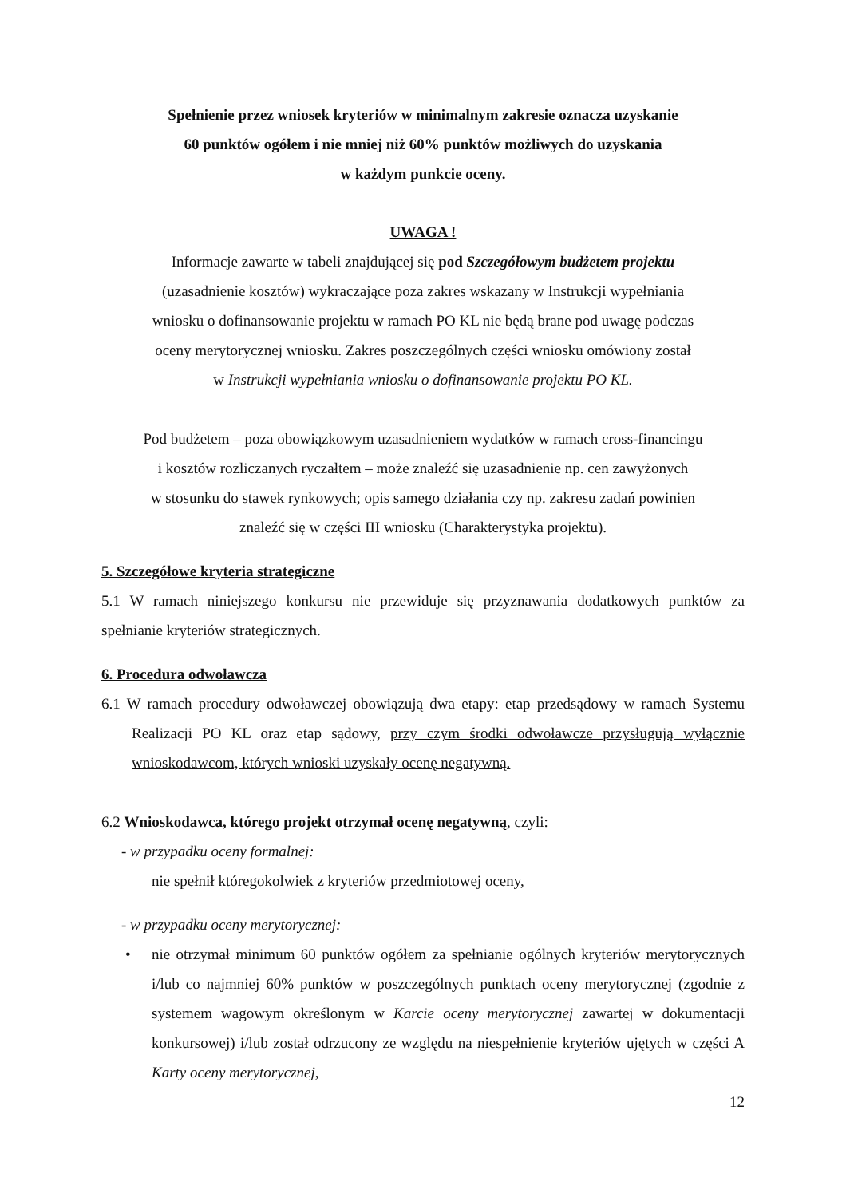Spełnienie przez wniosek kryteriów w minimalnym zakresie oznacza uzyskanie
60 punktów ogółem i nie mniej niż 60% punktów możliwych do uzyskania
w każdym punkcie oceny.
UWAGA !
Informacje zawarte w tabeli znajdującej się pod Szczegółowym budżetem projektu
(uzasadnienie kosztów) wykraczające poza zakres wskazany w Instrukcji wypełniania
wniosku o dofinansowanie projektu w ramach PO KL nie będą brane pod uwagę podczas
oceny merytorycznej wniosku. Zakres poszczególnych części wniosku omówiony został
w Instrukcji wypełniania wniosku o dofinansowanie projektu PO KL.
Pod budżetem – poza obowiązkowym uzasadnieniem wydatków w ramach cross-financingu
i kosztów rozliczanych ryczałtem – może znaleźć się uzasadnienie np. cen zawyżonych
w stosunku do stawek rynkowych; opis samego działania czy np. zakresu zadań powinien
znaleźć się w części III wniosku (Charakterystyka projektu).
5. Szczegółowe kryteria strategiczne
5.1 W ramach niniejszego konkursu nie przewiduje się przyznawania dodatkowych punktów za spełnianie kryteriów strategicznych.
6. Procedura odwoławcza
6.1 W ramach procedury odwoławczej obowiązują dwa etapy: etap przedsądowy w ramach Systemu Realizacji PO KL oraz etap sądowy, przy czym środki odwoławcze przysługują wyłącznie wnioskodawcom, których wnioski uzyskały ocenę negatywną.
6.2 Wnioskodawca, którego projekt otrzymał ocenę negatywną, czyli:
- w przypadku oceny formalnej:
nie spełnił któregokolwiek z kryteriów przedmiotowej oceny,
- w przypadku oceny merytorycznej:
• nie otrzymał minimum 60 punktów ogółem za spełnianie ogólnych kryteriów merytorycznych i/lub co najmniej 60% punktów w poszczególnych punktach oceny merytorycznej (zgodnie z systemem wagowym określonym w Karcie oceny merytorycznej zawartej w dokumentacji konkursowej) i/lub został odrzucony ze względu na niespełnienie kryteriów ujętych w części A Karty oceny merytorycznej,
12